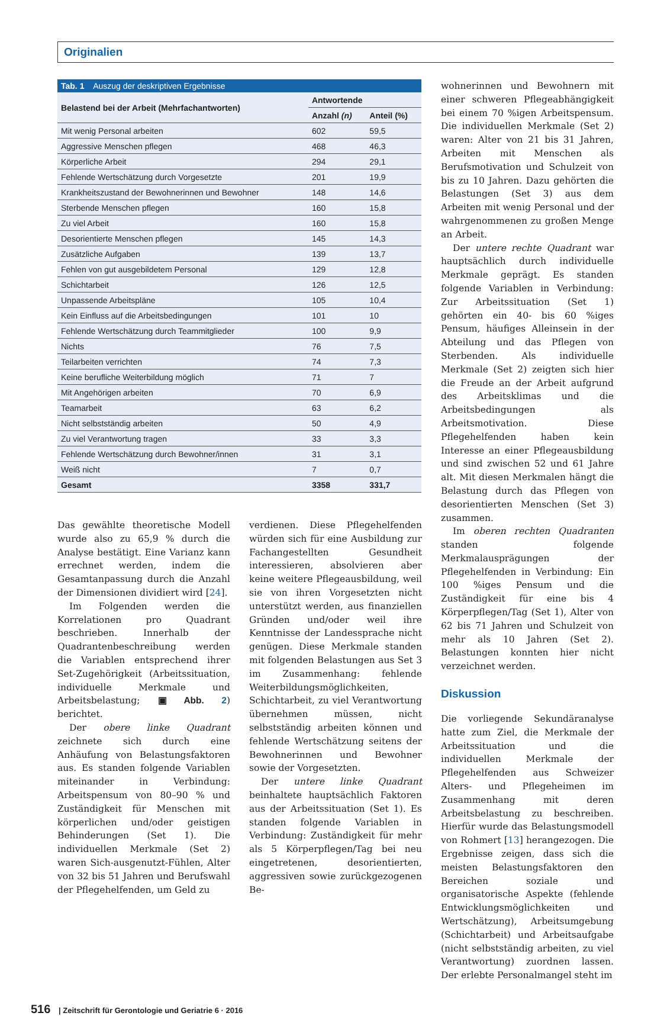Originalien
Tab. 1 Auszug der deskriptiven Ergebnisse
| Belastend bei der Arbeit (Mehrfachantworten) | Antwortende | |
| --- | --- | --- |
| | Anzahl (n) | Anteil (%) |
| Mit wenig Personal arbeiten | 602 | 59,5 |
| Aggressive Menschen pflegen | 468 | 46,3 |
| Körperliche Arbeit | 294 | 29,1 |
| Fehlende Wertschätzung durch Vorgesetzte | 201 | 19,9 |
| Krankheitszustand der Bewohnerinnen und Bewohner | 148 | 14,6 |
| Sterbende Menschen pflegen | 160 | 15,8 |
| Zu viel Arbeit | 160 | 15,8 |
| Desorientierte Menschen pflegen | 145 | 14,3 |
| Zusätzliche Aufgaben | 139 | 13,7 |
| Fehlen von gut ausgebildetem Personal | 129 | 12,8 |
| Schichtarbeit | 126 | 12,5 |
| Unpassende Arbeitspläne | 105 | 10,4 |
| Kein Einfluss auf die Arbeitsbedingungen | 101 | 10 |
| Fehlende Wertschätzung durch Teammitglieder | 100 | 9,9 |
| Nichts | 76 | 7,5 |
| Teilarbeiten verrichten | 74 | 7,3 |
| Keine berufliche Weiterbildung möglich | 71 | 7 |
| Mit Angehörigen arbeiten | 70 | 6,9 |
| Teamarbeit | 63 | 6,2 |
| Nicht selbstständig arbeiten | 50 | 4,9 |
| Zu viel Verantwortung tragen | 33 | 3,3 |
| Fehlende Wertschätzung durch Bewohner/innen | 31 | 3,1 |
| Weiß nicht | 7 | 0,7 |
| Gesamt | 3358 | 331,7 |
Das gewählte theoretische Modell wurde also zu 65,9 % durch die Analyse bestätigt. Eine Varianz kann errechnet werden, indem die Gesamtanpassung durch die Anzahl der Dimensionen dividiert wird [24].
Im Folgenden werden die Korrelationen pro Quadrant beschrieben. Innerhalb der Quadrantenbeschreibung werden die Variablen entsprechend ihrer Set-Zugehörigkeit (Arbeitssituation, individuelle Merkmale und Arbeitsbelastung; ▣ Abb. 2) berichtet.
Der obere linke Quadrant zeichnete sich durch eine Anhäufung von Belastungsfaktoren aus. Es standen folgende Variablen miteinander in Verbindung: Arbeitspensum von 80–90 % und Zuständigkeit für Menschen mit körperlichen und/oder geistigen Behinderungen (Set 1). Die individuellen Merkmale (Set 2) waren Sich-ausgenutzt-Fühlen, Alter von 32 bis 51 Jahren und Berufswahl der Pflegehelfenden, um Geld zu
verdienen. Diese Pflegehelfenden würden sich für eine Ausbildung zur Fachangestellten Gesundheit interessieren, absolvieren aber keine weitere Pflegeausbildung, weil sie von ihren Vorgesetzten nicht unterstützt werden, aus finanziellen Gründen und/oder weil ihre Kenntnisse der Landessprache nicht genügen. Diese Merkmale standen mit folgenden Belastungen aus Set 3 im Zusammenhang: fehlende Weiterbildungsmöglichkeiten, Schichtarbeit, zu viel Verantwortung übernehmen müssen, nicht selbstständig arbeiten können und fehlende Wertschätzung seitens der Bewohnerinnen und Bewohner sowie der Vorgesetzten.
Der untere linke Quadrant beinhaltete hauptsächlich Faktoren aus der Arbeitssituation (Set 1). Es standen folgende Variablen in Verbindung: Zuständigkeit für mehr als 5 Körperpflegen/Tag bei neu eingetretenen, desorientierten, aggressiven sowie zurückgezogenen Be-
wohnerinnen und Bewohnern mit einer schweren Pflegeabhängigkeit bei einem 70 %igen Arbeitspensum. Die individuellen Merkmale (Set 2) waren: Alter von 21 bis 31 Jahren, Arbeiten mit Menschen als Berufsmotivation und Schulzeit von bis zu 10 Jahren. Dazu gehörten die Belastungen (Set 3) aus dem Arbeiten mit wenig Personal und der wahrgenommenen zu großen Menge an Arbeit.
Der untere rechte Quadrant war hauptsächlich durch individuelle Merkmale geprägt. Es standen folgende Variablen in Verbindung: Zur Arbeitssituation (Set 1) gehörten ein 40- bis 60 %iges Pensum, häufiges Alleinsein in der Abteilung und das Pflegen von Sterbenden. Als individuelle Merkmale (Set 2) zeigten sich hier die Freude an der Arbeit aufgrund des Arbeitsklimas und die Arbeitsbedingungen als Arbeitsmotivation. Diese Pflegehelfenden haben kein Interesse an einer Pflegeausbildung und sind zwischen 52 und 61 Jahre alt. Mit diesen Merkmalen hängt die Belastung durch das Pflegen von desorientierten Menschen (Set 3) zusammen.
Im oberen rechten Quadranten standen folgende Merkmalausprägungen der Pflegehelfenden in Verbindung: Ein 100 %iges Pensum und die Zuständigkeit für eine bis 4 Körperpflegen/Tag (Set 1), Alter von 62 bis 71 Jahren und Schulzeit von mehr als 10 Jahren (Set 2). Belastungen konnten hier nicht verzeichnet werden.
Diskussion
Die vorliegende Sekundäranalyse hatte zum Ziel, die Merkmale der Arbeitssituation und die individuellen Merkmale der Pflegehelfenden aus Schweizer Alters- und Pflegeheimen im Zusammenhang mit deren Arbeitsbelastung zu beschreiben. Hierfür wurde das Belastungsmodell von Rohmert [13] herangezogen. Die Ergebnisse zeigen, dass sich die meisten Belastungsfaktoren den Bereichen soziale und organisatorische Aspekte (fehlende Entwicklungsmöglichkeiten und Wertschätzung), Arbeitsumgebung (Schichtarbeit) und Arbeitsaufgabe (nicht selbstständig arbeiten, zu viel Verantwortung) zuordnen lassen. Der erlebte Personalmangel steht im
516 | Zeitschrift für Gerontologie und Geriatrie 6 · 2016